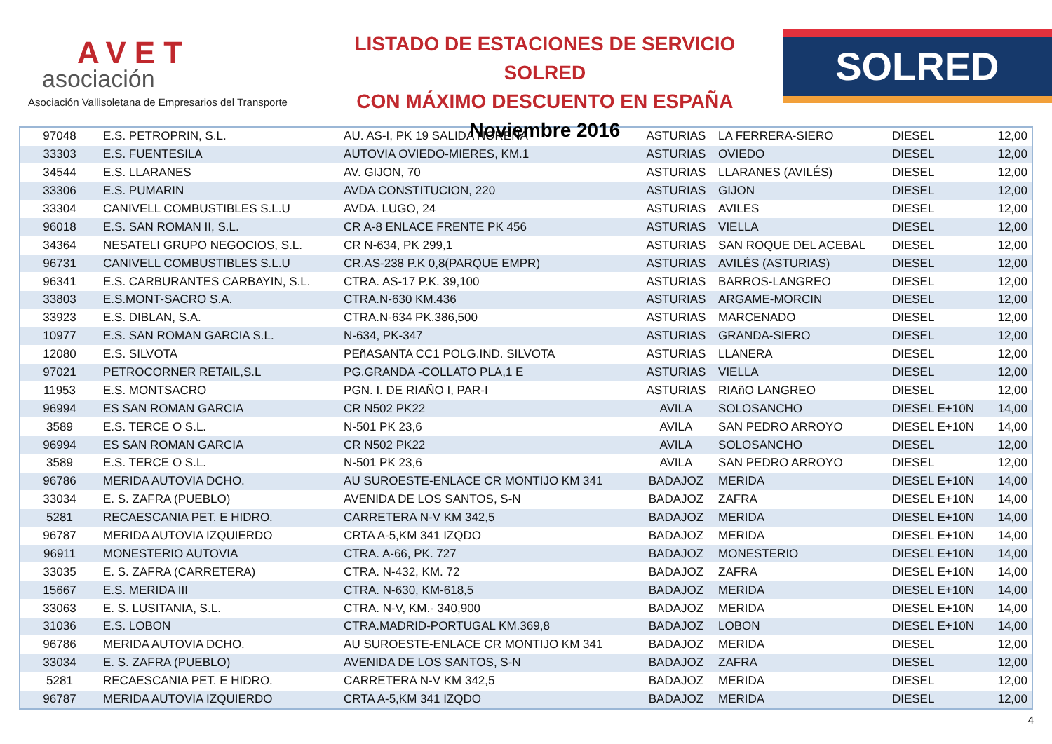AVET
asociación
Asociación Vallisoletana de Empresarios del Transporte
LISTADO DE ESTACIONES DE SERVICIO SOLRED
CON MÁXIMO DESCUENTO EN ESPAÑA
Noviembre 2016
SOLRED
| 97048 | E.S. PETROPRIN, S.L. | AU. AS-I, PK 19 SALIDA NOREÑA | ASTURIAS | LA FERRERA-SIERO | DIESEL | 12,00 |
| 33303 | E.S. FUENTESILA | AUTOVIA OVIEDO-MIERES, KM.1 | ASTURIAS | OVIEDO | DIESEL | 12,00 |
| 34544 | E.S. LLARANES | AV. GIJON, 70 | ASTURIAS | LLARANES (AVILÉS) | DIESEL | 12,00 |
| 33306 | E.S. PUMARIN | AVDA CONSTITUCION, 220 | ASTURIAS | GIJON | DIESEL | 12,00 |
| 33304 | CANIVELL COMBUSTIBLES S.L.U | AVDA. LUGO, 24 | ASTURIAS | AVILES | DIESEL | 12,00 |
| 96018 | E.S. SAN ROMAN II, S.L. | CR A-8 ENLACE FRENTE PK 456 | ASTURIAS | VIELLA | DIESEL | 12,00 |
| 34364 | NESATELI GRUPO NEGOCIOS, S.L. | CR N-634, PK 299,1 | ASTURIAS | SAN ROQUE DEL ACEBAL | DIESEL | 12,00 |
| 96731 | CANIVELL COMBUSTIBLES S.L.U | CR.AS-238 P.K 0,8(PARQUE EMPR) | ASTURIAS | AVILÉS (ASTURIAS) | DIESEL | 12,00 |
| 96341 | E.S. CARBURANTES CARBAYIN, S.L. | CTRA. AS-17 P.K. 39,100 | ASTURIAS | BARROS-LANGREO | DIESEL | 12,00 |
| 33803 | E.S.MONT-SACRO S.A. | CTRA.N-630 KM.436 | ASTURIAS | ARGAME-MORCIN | DIESEL | 12,00 |
| 33923 | E.S. DIBLAN, S.A. | CTRA.N-634 PK.386,500 | ASTURIAS | MARCENADO | DIESEL | 12,00 |
| 10977 | E.S. SAN ROMAN GARCIA S.L. | N-634, PK-347 | ASTURIAS | GRANDA-SIERO | DIESEL | 12,00 |
| 12080 | E.S. SILVOTA | PEñASANTA CC1 POLG.IND. SILVOTA | ASTURIAS | LLANERA | DIESEL | 12,00 |
| 97021 | PETROCORNER RETAIL,S.L | PG.GRANDA -COLLATO PLA,1 E | ASTURIAS | VIELLA | DIESEL | 12,00 |
| 11953 | E.S. MONTSACRO | PGN. I. DE RIAÑO I, PAR-I | ASTURIAS | RIAñO LANGREO | DIESEL | 12,00 |
| 96994 | ES SAN ROMAN GARCIA | CR N502 PK22 | AVILA | SOLOSANCHO | DIESEL E+10N | 14,00 |
| 3589 | E.S. TERCE O S.L. | N-501 PK 23,6 | AVILA | SAN PEDRO ARROYO | DIESEL E+10N | 14,00 |
| 96994 | ES SAN ROMAN GARCIA | CR N502 PK22 | AVILA | SOLOSANCHO | DIESEL | 12,00 |
| 3589 | E.S. TERCE O S.L. | N-501 PK 23,6 | AVILA | SAN PEDRO ARROYO | DIESEL | 12,00 |
| 96786 | MERIDA AUTOVIA DCHO. | AU SUROESTE-ENLACE CR MONTIJO KM 341 | BADAJOZ | MERIDA | DIESEL E+10N | 14,00 |
| 33034 | E. S. ZAFRA (PUEBLO) | AVENIDA DE LOS SANTOS, S-N | BADAJOZ | ZAFRA | DIESEL E+10N | 14,00 |
| 5281 | RECAESCANIA PET. E HIDRO. | CARRETERA N-V KM 342,5 | BADAJOZ | MERIDA | DIESEL E+10N | 14,00 |
| 96787 | MERIDA AUTOVIA IZQUIERDO | CRTA A-5,KM 341 IZQDO | BADAJOZ | MERIDA | DIESEL E+10N | 14,00 |
| 96911 | MONESTERIO AUTOVIA | CTRA. A-66, PK. 727 | BADAJOZ | MONESTERIO | DIESEL E+10N | 14,00 |
| 33035 | E. S. ZAFRA (CARRETERA) | CTRA. N-432, KM. 72 | BADAJOZ | ZAFRA | DIESEL E+10N | 14,00 |
| 15667 | E.S. MERIDA III | CTRA. N-630, KM-618,5 | BADAJOZ | MERIDA | DIESEL E+10N | 14,00 |
| 33063 | E. S. LUSITANIA, S.L. | CTRA. N-V, KM.- 340,900 | BADAJOZ | MERIDA | DIESEL E+10N | 14,00 |
| 31036 | E.S. LOBON | CTRA.MADRID-PORTUGAL KM.369,8 | BADAJOZ | LOBON | DIESEL E+10N | 14,00 |
| 96786 | MERIDA AUTOVIA DCHO. | AU SUROESTE-ENLACE CR MONTIJO KM 341 | BADAJOZ | MERIDA | DIESEL | 12,00 |
| 33034 | E. S. ZAFRA (PUEBLO) | AVENIDA DE LOS SANTOS, S-N | BADAJOZ | ZAFRA | DIESEL | 12,00 |
| 5281 | RECAESCANIA PET. E HIDRO. | CARRETERA N-V KM 342,5 | BADAJOZ | MERIDA | DIESEL | 12,00 |
| 96787 | MERIDA AUTOVIA IZQUIERDO | CRTA A-5,KM 341 IZQDO | BADAJOZ | MERIDA | DIESEL | 12,00 |
4